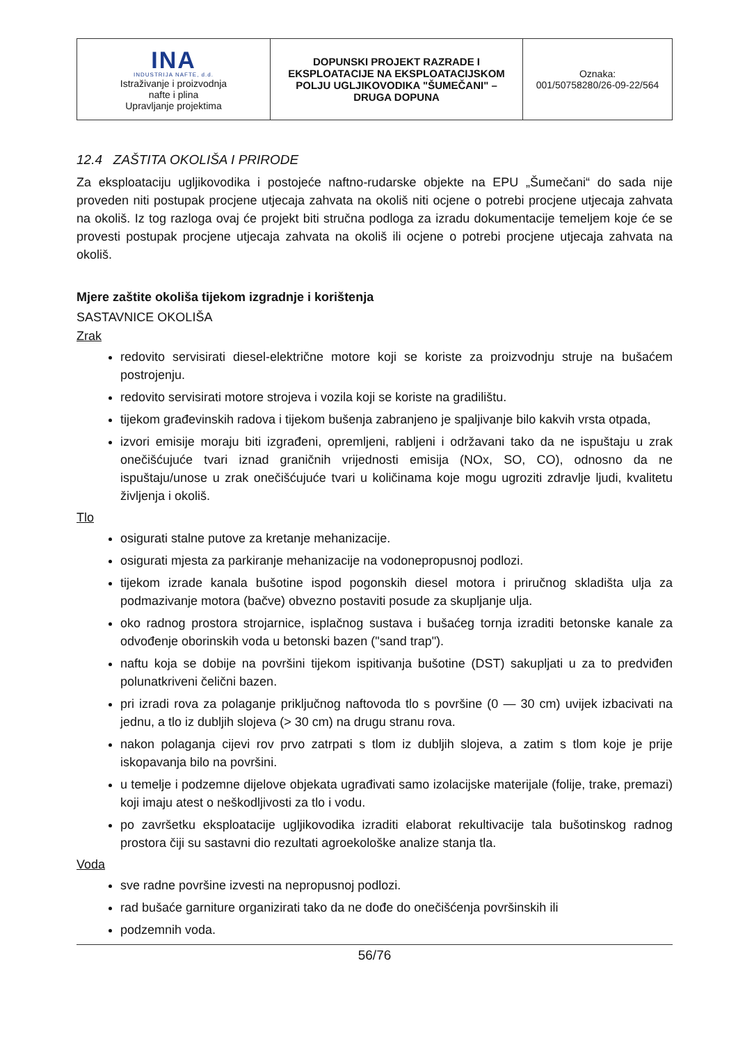| INA INDUSTRIJA NAFTE, d.d. Istraživanje i proizvodnja nafte i plina Upravljanje projektima | DOPUNSKI PROJEKT RAZRADE I EKSPLOATACIJE NA EKSPLOATACIJSKOM POLJU UGLJIKOVODIKA "ŠUMEČANI" – DRUGA DOPUNA | Oznaka: 001/50758280/26-09-22/564 |
12.4 ZAŠTITA OKOLIŠA I PRIRODE
Za eksploataciju ugljikovodika i postojeće naftno-rudarske objekte na EPU „Šumečani“ do sada nije proveden niti postupak procjene utjecaja zahvata na okoliš niti ocjene o potrebi procjene utjecaja zahvata na okoliš. Iz tog razloga ovaj će projekt biti stručna podloga za izradu dokumentacije temeljem koje će se provesti postupak procjene utjecaja zahvata na okoliš ili ocjene o potrebi procjene utjecaja zahvata na okoliš.
Mjere zaštite okoliša tijekom izgradnje i korištenja
SASTAVNICE OKOLIŠA
Zrak
redovito servisirati diesel-električne motore koji se koriste za proizvodnju struje na bušaćem postrojenju.
redovito servisirati motore strojeva i vozila koji se koriste na gradilištu.
tijekom građevinskih radova i tijekom bušenja zabranjeno je spaljivanje bilo kakvih vrsta otpada,
izvori emisije moraju biti izgrađeni, opremljeni, rabljeni i održavani tako da ne ispuštaju u zrak onečišćujuće tvari iznad graničnih vrijednosti emisija (NOx, SO, CO), odnosno da ne ispuštaju/unose u zrak onečišćujuće tvari u količinama koje mogu ugroziti zdravlje ljudi, kvalitetu življenja i okoliš.
Tlo
osigurati stalne putove za kretanje mehanizacije.
osigurati mjesta za parkiranje mehanizacije na vodonepropusnoj podlozi.
tijekom izrade kanala bušotine ispod pogonskih diesel motora i priručnog skladišta ulja za podmazivanje motora (bačve) obvezno postaviti posude za skupljanje ulja.
oko radnog prostora strojarnice, isplačnog sustava i bušaćeg tornja izraditi betonske kanale za odvođenje oborinskih voda u betonski bazen ("sand trap").
naftu koja se dobije na površini tijekom ispitivanja bušotine (DST) sakupljati u za to predviđen polunatkriveni čelični bazen.
pri izradi rova za polaganje priključnog naftovoda tlo s površine (0 — 30 cm) uvijek izbacivati na jednu, a tlo iz dubljih slojeva (> 30 cm) na drugu stranu rova.
nakon polaganja cijevi rov prvo zatrpati s tlom iz dubljih slojeva, a zatim s tlom koje je prije iskopavanja bilo na površini.
u temelje i podzemne dijelove objekata ugrađivati samo izolacijske materijale (folije, trake, premazi) koji imaju atest o neškodljivosti za tlo i vodu.
po završetku eksploatacije ugljikovodika izraditi elaborat rekultivacije tala bušotinskog radnog prostora čiji su sastavni dio rezultati agroekološke analize stanja tla.
Voda
sve radne površine izvesti na nepropusnoj podlozi.
rad bušaće garniture organizirati tako da ne dođe do onečišćenja površinskih ili
podzemnih voda.
56/76